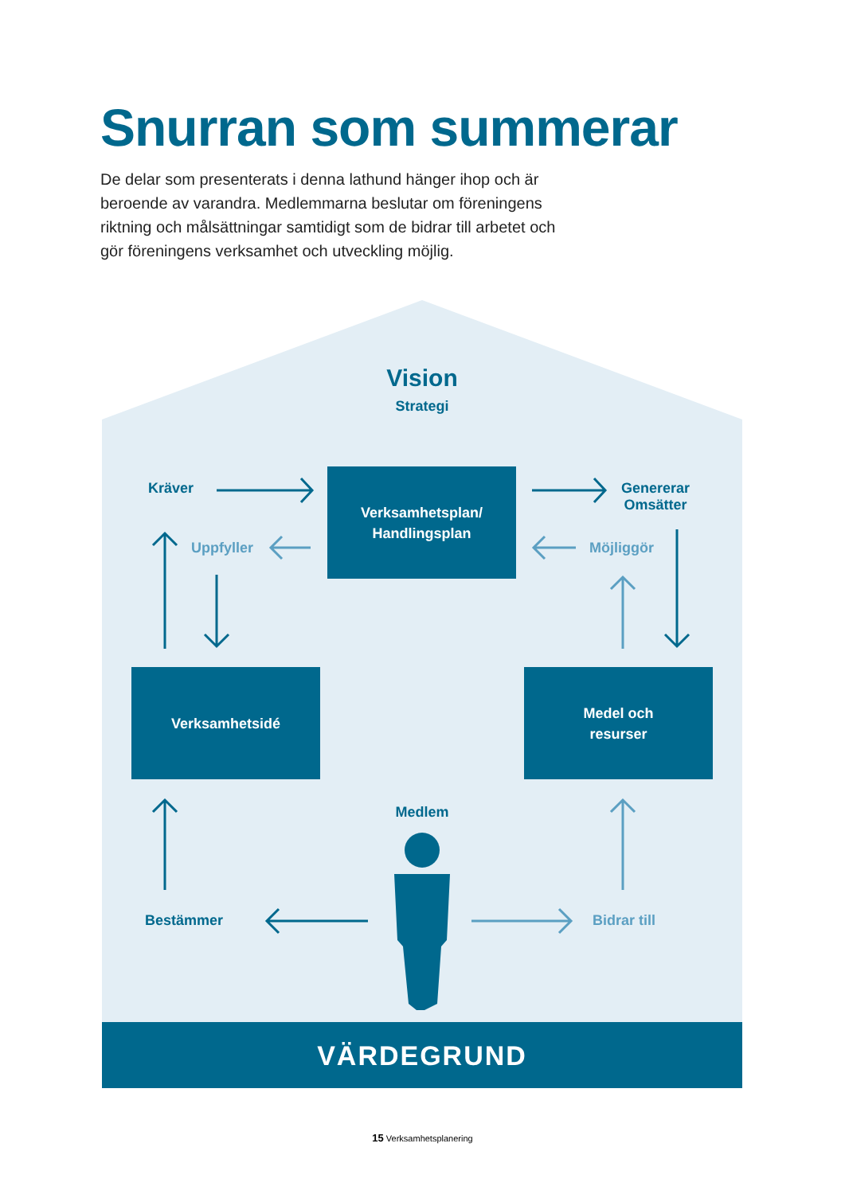Snurran som summerar
De delar som presenterats i denna lathund hänger ihop och är beroende av varandra. Medlemmarna beslutar om föreningens riktning och målsättningar samtidigt som de bidrar till arbetet och gör föreningens verksamhet och utveckling möjlig.
Vision
Strategi
Kräver
Genererar
Omsätter
Uppfyller Möjliggör
Verksamhetsplan/
Handlingsplan
Verksamhetsidé
Medel och
resurser
Medlem
Bestämmer Bidrar till
VÄRDEGRUND
15 Verksamhetsplanering